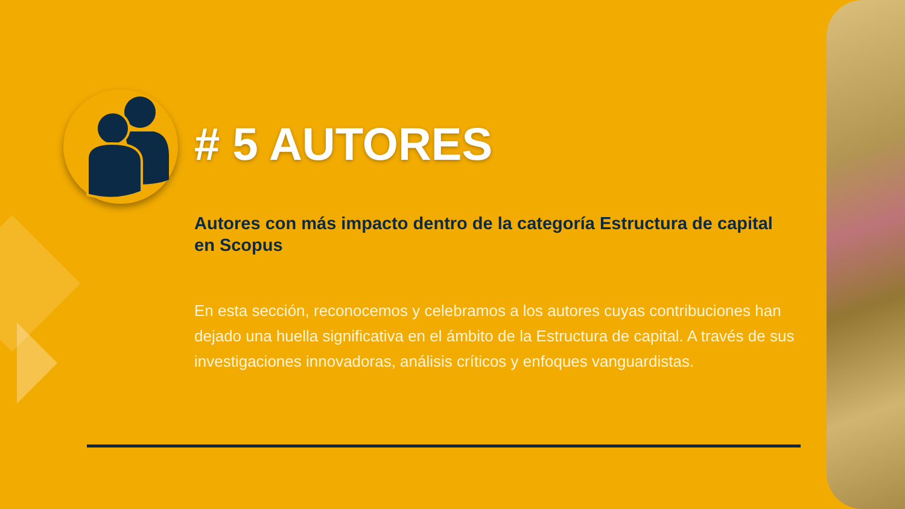# 5 AUTORES
Autores con más impacto dentro de la categoría Estructura de capital en Scopus
En esta sección, reconocemos y celebramos a los autores cuyas contribuciones han dejado una huella significativa en el ámbito de la Estructura de capital. A través de sus investigaciones innovadoras, análisis críticos y enfoques vanguardistas.